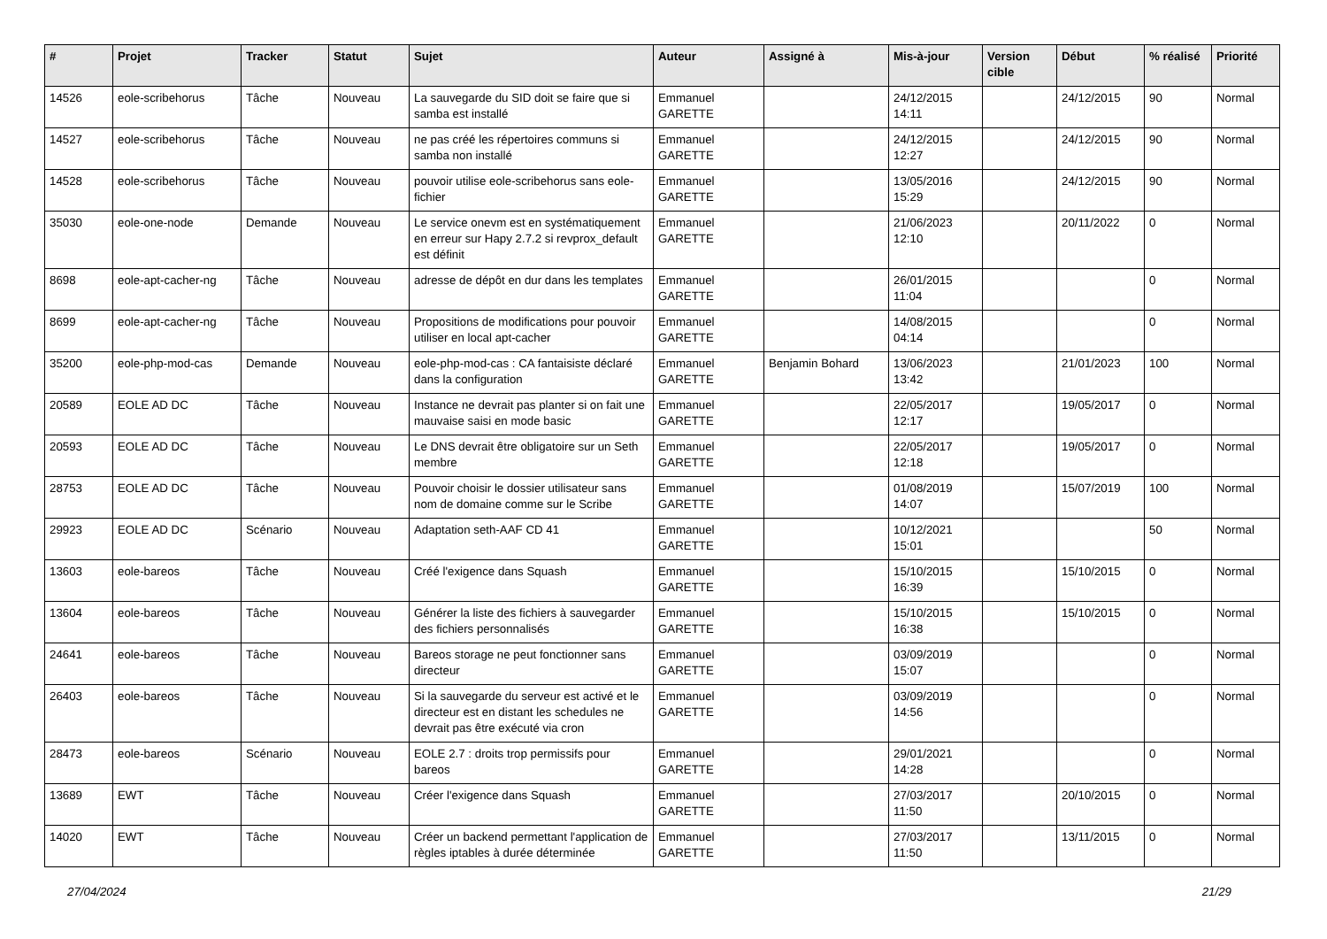| # | Projet | Tracker | Statut | Sujet | Auteur | Assigné à | Mis-à-jour | Version cible | Début | % réalisé | Priorité |
| --- | --- | --- | --- | --- | --- | --- | --- | --- | --- | --- | --- |
| 14526 | eole-scribehorus | Tâche | Nouveau | La sauvegarde du SID doit se faire que si samba est installé | Emmanuel GARETTE | | 24/12/2015 14:11 | | 24/12/2015 | 90 | Normal |
| 14527 | eole-scribehorus | Tâche | Nouveau | ne pas créé les répertoires communs si samba non installé | Emmanuel GARETTE | | 24/12/2015 12:27 | | 24/12/2015 | 90 | Normal |
| 14528 | eole-scribehorus | Tâche | Nouveau | pouvoir utilise eole-scribehorus sans eole-fichier | Emmanuel GARETTE | | 13/05/2016 15:29 | | 24/12/2015 | 90 | Normal |
| 35030 | eole-one-node | Demande | Nouveau | Le service onevm est en systématiquement en erreur sur Hapy 2.7.2 si revprox_default est définit | Emmanuel GARETTE | | 21/06/2023 12:10 | | 20/11/2022 | 0 | Normal |
| 8698 | eole-apt-cacher-ng | Tâche | Nouveau | adresse de dépôt en dur dans les templates | Emmanuel GARETTE | | 26/01/2015 11:04 | | | 0 | Normal |
| 8699 | eole-apt-cacher-ng | Tâche | Nouveau | Propositions de modifications pour pouvoir utiliser en local apt-cacher | Emmanuel GARETTE | | 14/08/2015 04:14 | | | 0 | Normal |
| 35200 | eole-php-mod-cas | Demande | Nouveau | eole-php-mod-cas : CA fantaisiste déclaré dans la configuration | Emmanuel GARETTE | Benjamin Bohard | 13/06/2023 13:42 | | 21/01/2023 | 100 | Normal |
| 20589 | EOLE AD DC | Tâche | Nouveau | Instance ne devrait pas planter si on fait une mauvaise saisi en mode basic | Emmanuel GARETTE | | 22/05/2017 12:17 | | 19/05/2017 | 0 | Normal |
| 20593 | EOLE AD DC | Tâche | Nouveau | Le DNS devrait être obligatoire sur un Seth membre | Emmanuel GARETTE | | 22/05/2017 12:18 | | 19/05/2017 | 0 | Normal |
| 28753 | EOLE AD DC | Tâche | Nouveau | Pouvoir choisir le dossier utilisateur sans nom de domaine comme sur le Scribe | Emmanuel GARETTE | | 01/08/2019 14:07 | | 15/07/2019 | 100 | Normal |
| 29923 | EOLE AD DC | Scénario | Nouveau | Adaptation seth-AAF CD 41 | Emmanuel GARETTE | | 10/12/2021 15:01 | | | 50 | Normal |
| 13603 | eole-bareos | Tâche | Nouveau | Créé l'exigence dans Squash | Emmanuel GARETTE | | 15/10/2015 16:39 | | 15/10/2015 | 0 | Normal |
| 13604 | eole-bareos | Tâche | Nouveau | Générer la liste des fichiers à sauvegarder des fichiers personnalisés | Emmanuel GARETTE | | 15/10/2015 16:38 | | 15/10/2015 | 0 | Normal |
| 24641 | eole-bareos | Tâche | Nouveau | Bareos storage ne peut fonctionner sans directeur | Emmanuel GARETTE | | 03/09/2019 15:07 | | | 0 | Normal |
| 26403 | eole-bareos | Tâche | Nouveau | Si la sauvegarde du serveur est activé et le directeur est en distant les schedules ne devrait pas être exécuté via cron | Emmanuel GARETTE | | 03/09/2019 14:56 | | | 0 | Normal |
| 28473 | eole-bareos | Scénario | Nouveau | EOLE 2.7 : droits trop permissifs pour bareos | Emmanuel GARETTE | | 29/01/2021 14:28 | | | 0 | Normal |
| 13689 | EWT | Tâche | Nouveau | Créer l'exigence dans Squash | Emmanuel GARETTE | | 27/03/2017 11:50 | | 20/10/2015 | 0 | Normal |
| 14020 | EWT | Tâche | Nouveau | Créer un backend permettant l'application de règles iptables à durée déterminée | Emmanuel GARETTE | | 27/03/2017 11:50 | | 13/11/2015 | 0 | Normal |
27/04/2024 21/29